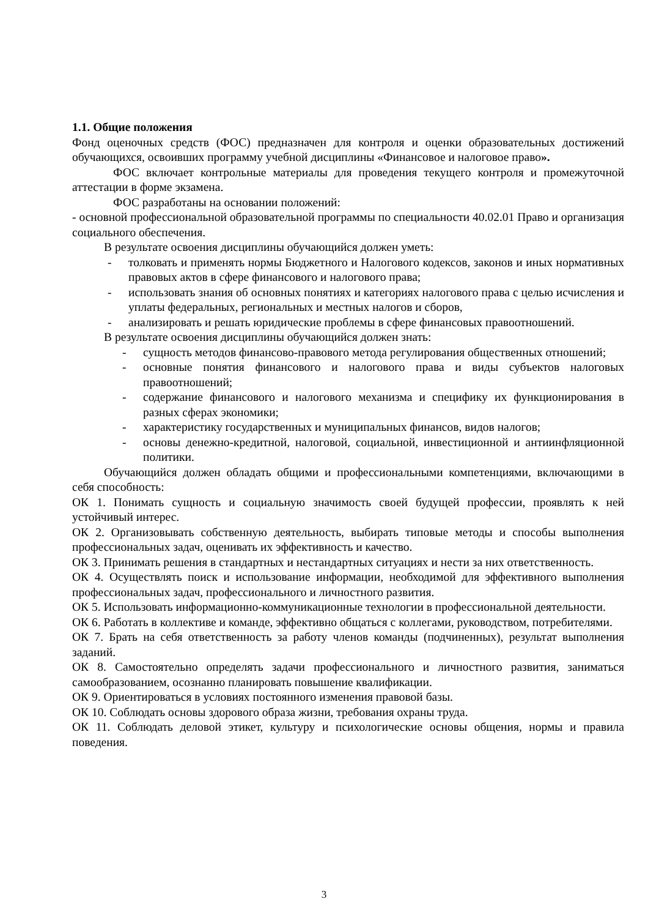1.1. Общие положения
Фонд оценочных средств (ФОС) предназначен для контроля и оценки образовательных достижений обучающихся, освоивших программу учебной дисциплины «Финансовое и налоговое право».
ФОС включает контрольные материалы для проведения текущего контроля и промежуточной аттестации в форме экзамена.
ФОС разработаны на основании положений:
- основной профессиональной образовательной программы по специальности 40.02.01 Право и организация социального обеспечения.
В результате освоения дисциплины обучающийся должен уметь:
- толковать и применять нормы Бюджетного и Налогового кодексов, законов и иных нормативных правовых актов в сфере финансового и налогового права;
- использовать знания об основных понятиях и категориях налогового права с целью исчисления и уплаты федеральных, региональных и местных налогов и сборов,
- анализировать и решать юридические проблемы в сфере финансовых правоотношений.
В результате освоения дисциплины обучающийся должен знать:
- сущность методов финансово-правового метода регулирования общественных отношений;
- основные понятия финансового и налогового права и виды субъектов налоговых правоотношений;
- содержание финансового и налогового механизма и специфику их функционирования в разных сферах экономики;
- характеристику государственных и муниципальных финансов, видов налогов;
- основы денежно-кредитной, налоговой, социальной, инвестиционной и антиинфляционной политики.
Обучающийся должен обладать общими и профессиональными компетенциями, включающими в себя способность:
ОК 1. Понимать сущность и социальную значимость своей будущей профессии, проявлять к ней устойчивый интерес.
ОК 2. Организовывать собственную деятельность, выбирать типовые методы и способы выполнения профессиональных задач, оценивать их эффективность и качество.
ОК 3. Принимать решения в стандартных и нестандартных ситуациях и нести за них ответственность.
ОК 4. Осуществлять поиск и использование информации, необходимой для эффективного выполнения профессиональных задач, профессионального и личностного развития.
ОК 5. Использовать информационно-коммуникационные технологии в профессиональной деятельности.
ОК 6. Работать в коллективе и команде, эффективно общаться с коллегами, руководством, потребителями.
ОК 7. Брать на себя ответственность за работу членов команды (подчиненных), результат выполнения заданий.
ОК 8. Самостоятельно определять задачи профессионального и личностного развития, заниматься самообразованием, осознанно планировать повышение квалификации.
ОК 9. Ориентироваться в условиях постоянного изменения правовой базы.
ОК 10. Соблюдать основы здорового образа жизни, требования охраны труда.
ОК 11. Соблюдать деловой этикет, культуру и психологические основы общения, нормы и правила поведения.
3